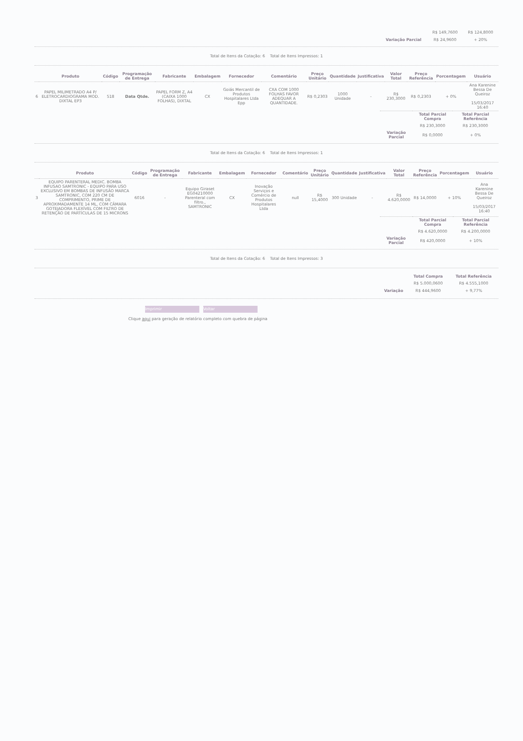| | R$ 149,7600 | R$ 124,8000 |
| Variação Parcial | R$ 24,9600 | + 20% |
Total de Itens da Cotação: 6 Total de Itens Impressos: 1
| | Produto | Código | Programação de Entrega | Fabricante | Embalagem | Fornecedor | Comentário | Preço Unitário | Quantidade | Justificativa | Valor Total | Preço Referência | Porcentagem | Usuário |
| --- | --- | --- | --- | --- | --- | --- | --- | --- | --- | --- | --- | --- | --- | --- |
| 6 | PAPEL MILIMETRADO A4 P/ ELETROCARDIOGRAMA MOD. DIXTAL EP3 | 518 | Data Qtde. | PAPEL FORM Z, A4 (CAIXA 1000 FOLHAS), DIXTAL | CX | Goiás Mercantil de Produtos Hospitalares Ltda Epp | CXA COM 1000 FOLHAS FAVOR ADEQUAR A QUANTIDADE. | R$ 0,2303 | 1000 Unidade | - | R$ 230,3000 | R$ 0,2303 | + 0% | Ana Karenine Bessa De Queiroz 15/03/2017 16:40 |
| | Total Parcial Compra | Total Parcial Referência |
| | R$ 230,3000 | R$ 230,3000 |
| Variação Parcial | R$ 0,0000 | + 0% |
Total de Itens da Cotação: 6 Total de Itens Impressos: 1
| | Produto | Código | Programação de Entrega | Fabricante | Embalagem | Fornecedor | Comentário | Preço Unitário | Quantidade | Justificativa | Valor Total | Preço Referência | Porcentagem | Usuário |
| --- | --- | --- | --- | --- | --- | --- | --- | --- | --- | --- | --- | --- | --- | --- |
| 3 | EQUIPO PARENTERAL MEDIC. BOMBA INFUSAO SAMTRONIC - EQUIPO PARA USO EXCLUSIVO EM BOMBAS DE INFUSÃO MARCA SAMTRONIC, COM 220 CM DE COMPRIMENTO, PRIME DE APROXIMADAMENTE 14 ML, COM CÂMARA GOTEJADORA FLEXÍVEL COM FILTRO DE RETENÇÃO DE PARTÍCULAS DE 15 MICRONS | 6016 | - | Equipo Giraset EG04210000 Parenteral com filtro., SAMTRONIC | CX | Inovação Serviços e Comércio de Produtos Hospitalares Ltda | null | R$ 15,4000 | 300 Unidade | - | R$ 4.620,0000 | R$ 14,0000 | + 10% | Ana Karenine Bessa De Queiroz 15/03/2017 16:40 |
| | Total Parcial Compra | Total Parcial Referência |
| | R$ 4.620,0000 | R$ 4.200,0000 |
| Variação Parcial | R$ 420,0000 | + 10% |
Total de Itens da Cotação: 6 Total de Itens Impressos: 3
| | Total Compra | Total Referência |
| | R$ 5.000,0600 | R$ 4.555,1000 |
| Variação | R$ 444,9600 | + 9,77% |
Imprimir Voltar
Clique aqui para geração de relatório completo com quebra de página